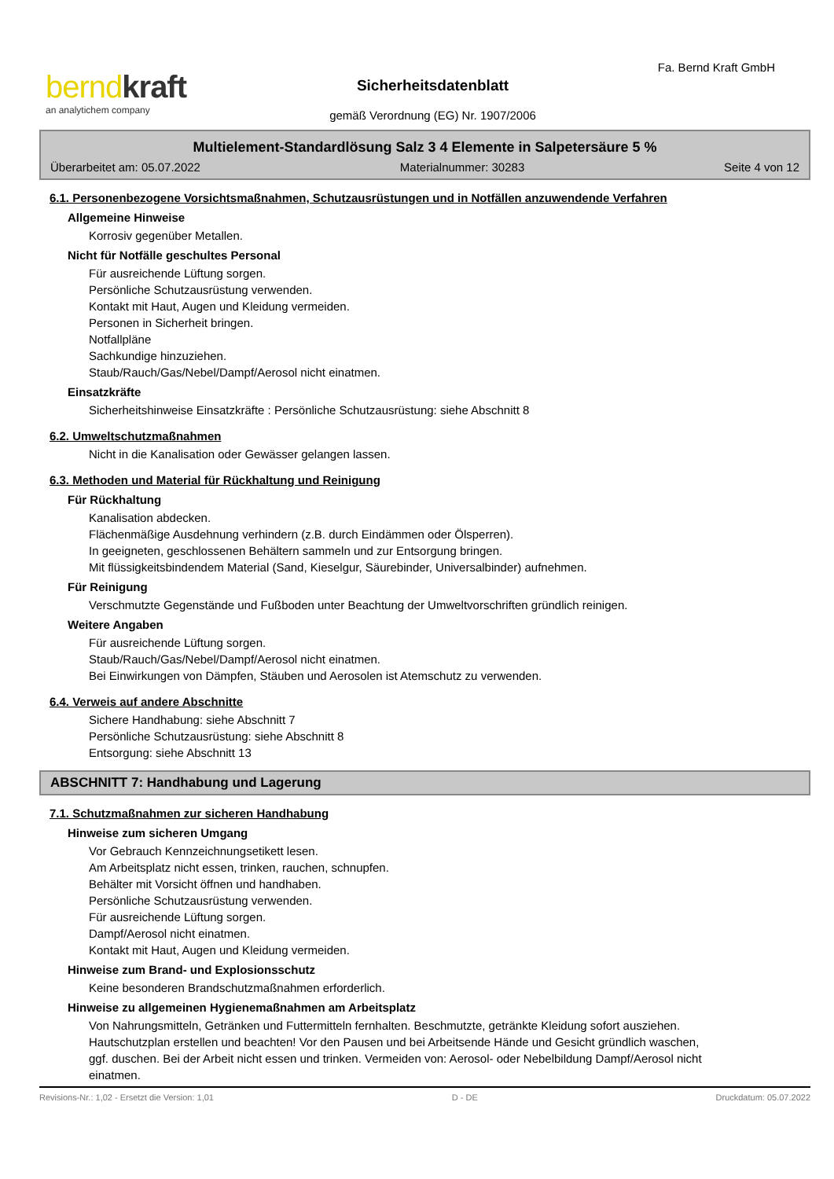berndkraft
an analytichem company
Fa. Bernd Kraft GmbH
Sicherheitsdatenblatt
gemäß Verordnung (EG) Nr. 1907/2006
Multielement-Standardlösung Salz 3 4 Elemente in Salpetersäure 5 %
Überarbeitet am: 05.07.2022 Materialnummer: 30283 Seite 4 von 12
6.1. Personenbezogene Vorsichtsmaßnahmen, Schutzausrüstungen und in Notfällen anzuwendende Verfahren
Allgemeine Hinweise
Korrosiv gegenüber Metallen.
Nicht für Notfälle geschultes Personal
Für ausreichende Lüftung sorgen.
Persönliche Schutzausrüstung verwenden.
Kontakt mit Haut, Augen und Kleidung vermeiden.
Personen in Sicherheit bringen.
Notfallpläne
Sachkundige hinzuziehen.
Staub/Rauch/Gas/Nebel/Dampf/Aerosol nicht einatmen.
Einsatzkräfte
Sicherheitshinweise Einsatzkräfte : Persönliche Schutzausrüstung: siehe Abschnitt 8
6.2. Umweltschutzmaßnahmen
Nicht in die Kanalisation oder Gewässer gelangen lassen.
6.3. Methoden und Material für Rückhaltung und Reinigung
Für Rückhaltung
Kanalisation abdecken.
Flächenmäßige Ausdehnung verhindern (z.B. durch Eindämmen oder Ölsperren).
In geeigneten, geschlossenen Behältern sammeln und zur Entsorgung bringen.
Mit flüssigkeitsbindendem Material (Sand, Kieselgur, Säurebinder, Universalbinder) aufnehmen.
Für Reinigung
Verschmutzte Gegenstände und Fußboden unter Beachtung der Umweltvorschriften gründlich reinigen.
Weitere Angaben
Für ausreichende Lüftung sorgen.
Staub/Rauch/Gas/Nebel/Dampf/Aerosol nicht einatmen.
Bei Einwirkungen von Dämpfen, Stäuben und Aerosolen ist Atemschutz zu verwenden.
6.4. Verweis auf andere Abschnitte
Sichere Handhabung: siehe Abschnitt 7
Persönliche Schutzausrüstung: siehe Abschnitt 8
Entsorgung: siehe Abschnitt 13
ABSCHNITT 7: Handhabung und Lagerung
7.1. Schutzmaßnahmen zur sicheren Handhabung
Hinweise zum sicheren Umgang
Vor Gebrauch Kennzeichnungsetikett lesen.
Am Arbeitsplatz nicht essen, trinken, rauchen, schnupfen.
Behälter mit Vorsicht öffnen und handhaben.
Persönliche Schutzausrüstung verwenden.
Für ausreichende Lüftung sorgen.
Dampf/Aerosol nicht einatmen.
Kontakt mit Haut, Augen und Kleidung vermeiden.
Hinweise zum Brand- und Explosionsschutz
Keine besonderen Brandschutzmaßnahmen erforderlich.
Hinweise zu allgemeinen Hygienemaßnahmen am Arbeitsplatz
Von Nahrungsmitteln, Getränken und Futtermitteln fernhalten. Beschmutzte, getränkte Kleidung sofort ausziehen. Hautschutzplan erstellen und beachten! Vor den Pausen und bei Arbeitsende Hände und Gesicht gründlich waschen, ggf. duschen. Bei der Arbeit nicht essen und trinken. Vermeiden von: Aerosol- oder Nebelbildung Dampf/Aerosol nicht einatmen.
Revisions-Nr.: 1,02 - Ersetzt die Version: 1,01 D - DE Druckdatum: 05.07.2022